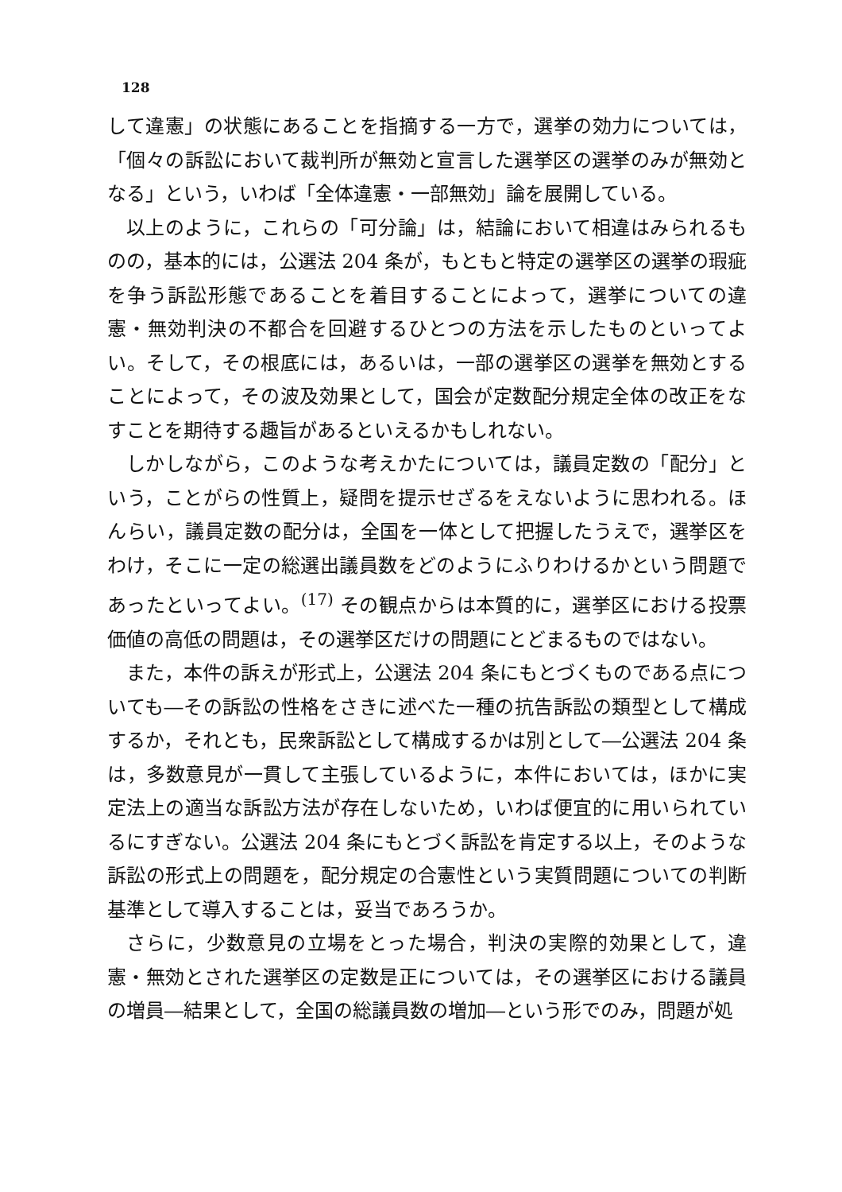128
して違憲」の状態にあることを指摘する一方で，選挙の効力については，「個々の訴訟において裁判所が無効と宣言した選挙区の選挙のみが無効となる」という，いわば「全体違憲・一部無効」論を展開している。
以上のように，これらの「可分論」は，結論において相違はみられるものの，基本的には，公選法 204 条が，もともと特定の選挙区の選挙の瑕疵を争う訴訟形態であることを着目することによって，選挙についての違憲・無効判決の不都合を回避するひとつの方法を示したものといってよい。そして，その根底には，あるいは，一部の選挙区の選挙を無効とすることによって，その波及効果として，国会が定数配分規定全体の改正をなすことを期待する趣旨があるといえるかもしれない。
しかしながら，このような考えかたについては，議員定数の「配分」という，ことがらの性質上，疑問を提示せざるをえないように思われる。ほんらい，議員定数の配分は，全国を一体として把握したうえで，選挙区をわけ，そこに一定の総選出議員数をどのようにふりわけるかという問題であったといってよい。<sup>(17)</sup> その観点からは本質的に，選挙区における投票価値の高低の問題は，その選挙区だけの問題にとどまるものではない。
また，本件の訴えが形式上，公選法 204 条にもとづくものである点についても―その訴訟の性格をさきに述べた一種の抗告訴訟の類型として構成するか，それとも，民衆訴訟として構成するかは別として―公選法 204 条は，多数意見が一貫して主張しているように，本件においては，ほかに実定法上の適当な訴訟方法が存在しないため，いわば便宜的に用いられているにすぎない。公選法 204 条にもとづく訴訟を肯定する以上，そのような訴訟の形式上の問題を，配分規定の合憲性という実質問題についての判断基準として導入することは，妥当であろうか。
さらに，少数意見の立場をとった場合，判決の実際的効果として，違憲・無効とされた選挙区の定数是正については，その選挙区における議員の増員―結果として，全国の総議員数の増加―という形でのみ，問題が処